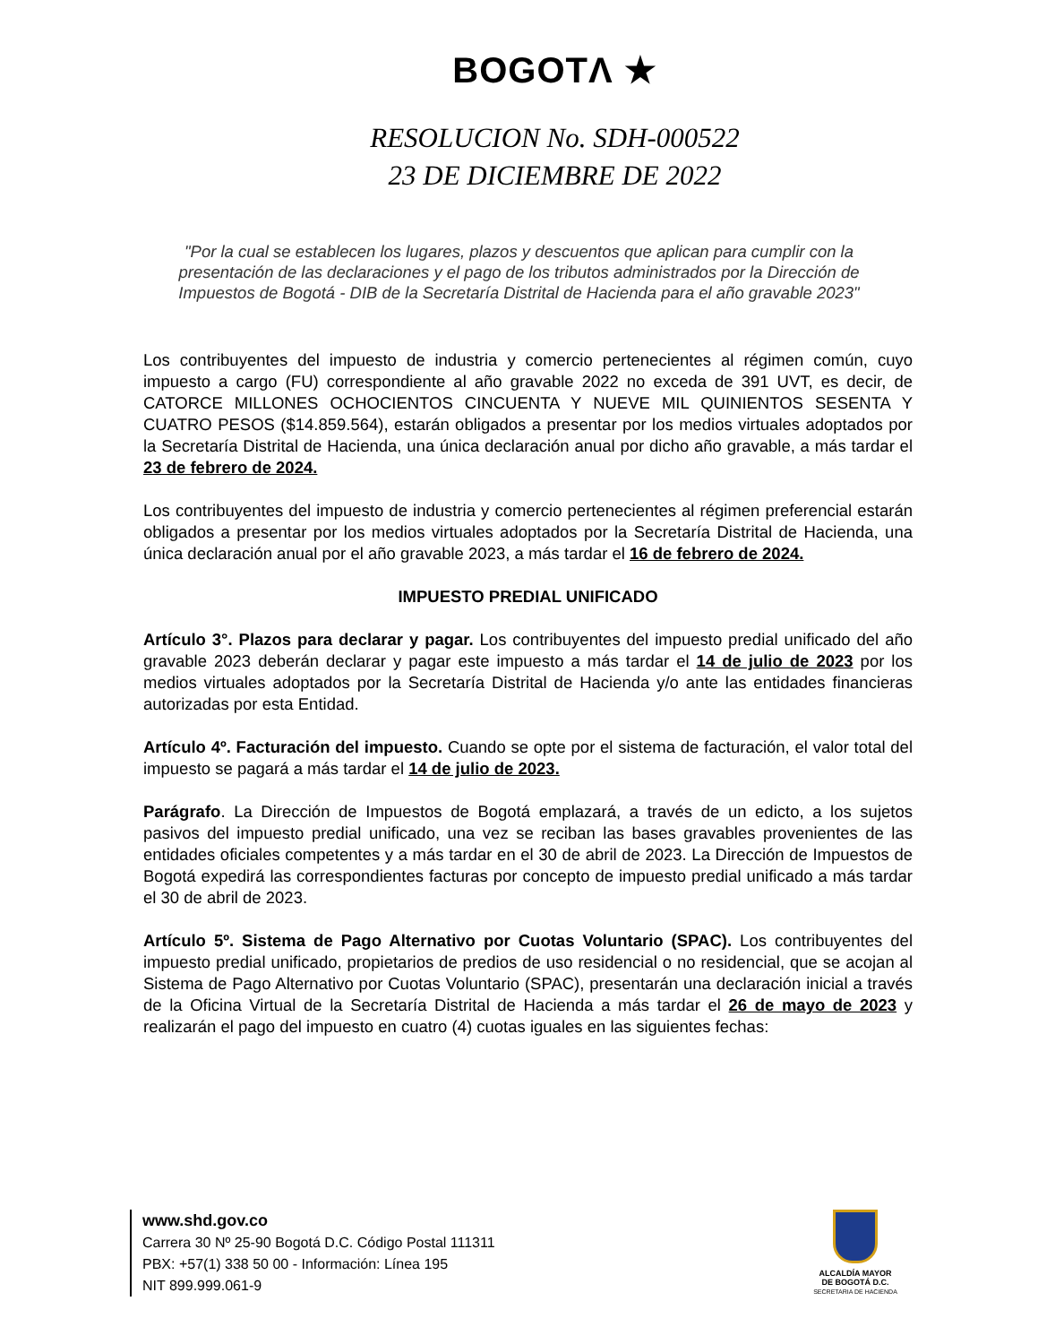BOGOTΛ ★
RESOLUCION No. SDH-000522
23 DE DICIEMBRE DE 2022
"Por la cual se establecen los lugares, plazos y descuentos que aplican para cumplir con la presentación de las declaraciones y el pago de los tributos administrados por la Dirección de Impuestos de Bogotá - DIB de la Secretaría Distrital de Hacienda para el año gravable 2023"
Los contribuyentes del impuesto de industria y comercio pertenecientes al régimen común, cuyo impuesto a cargo (FU) correspondiente al año gravable 2022 no exceda de 391 UVT, es decir, de CATORCE MILLONES OCHOCIENTOS CINCUENTA Y NUEVE MIL QUINIENTOS SESENTA Y CUATRO PESOS ($14.859.564), estarán obligados a presentar por los medios virtuales adoptados por la Secretaría Distrital de Hacienda, una única declaración anual por dicho año gravable, a más tardar el 23 de febrero de 2024.
Los contribuyentes del impuesto de industria y comercio pertenecientes al régimen preferencial estarán obligados a presentar por los medios virtuales adoptados por la Secretaría Distrital de Hacienda, una única declaración anual por el año gravable 2023, a más tardar el 16 de febrero de 2024.
IMPUESTO PREDIAL UNIFICADO
Artículo 3°. Plazos para declarar y pagar. Los contribuyentes del impuesto predial unificado del año gravable 2023 deberán declarar y pagar este impuesto a más tardar el 14 de julio de 2023 por los medios virtuales adoptados por la Secretaría Distrital de Hacienda y/o ante las entidades financieras autorizadas por esta Entidad.
Artículo 4º. Facturación del impuesto. Cuando se opte por el sistema de facturación, el valor total del impuesto se pagará a más tardar el 14 de julio de 2023.
Parágrafo. La Dirección de Impuestos de Bogotá emplazará, a través de un edicto, a los sujetos pasivos del impuesto predial unificado, una vez se reciban las bases gravables provenientes de las entidades oficiales competentes y a más tardar en el 30 de abril de 2023. La Dirección de Impuestos de Bogotá expedirá las correspondientes facturas por concepto de impuesto predial unificado a más tardar el 30 de abril de 2023.
Artículo 5º. Sistema de Pago Alternativo por Cuotas Voluntario (SPAC). Los contribuyentes del impuesto predial unificado, propietarios de predios de uso residencial o no residencial, que se acojan al Sistema de Pago Alternativo por Cuotas Voluntario (SPAC), presentarán una declaración inicial a través de la Oficina Virtual de la Secretaría Distrital de Hacienda a más tardar el 26 de mayo de 2023 y realizarán el pago del impuesto en cuatro (4) cuotas iguales en las siguientes fechas:
www.shd.gov.co
Carrera 30 Nº 25-90 Bogotá D.C. Código Postal 111311
PBX: +57(1) 338 50 00 - Información: Línea 195
NIT 899.999.061-9
ALCALDÍA MAYOR
DE BOGOTÁ D.C.
SECRETARIA DE HACIENDA